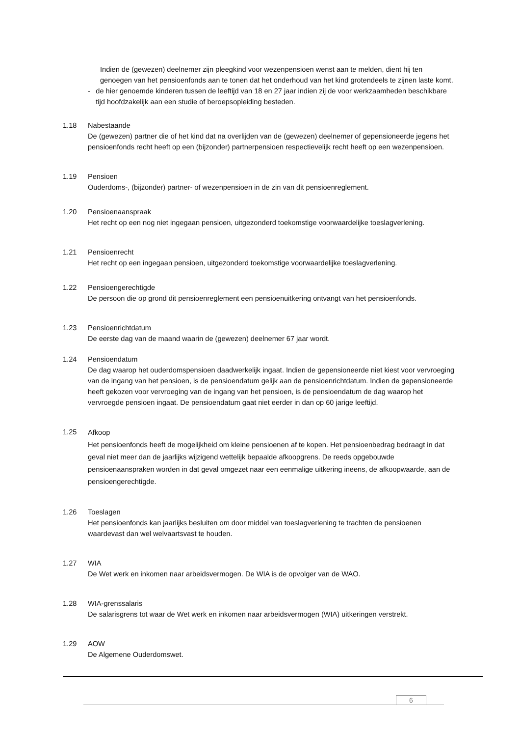Indien de (gewezen) deelnemer zijn pleegkind voor wezenpensioen wenst aan te melden, dient hij ten genoegen van het pensioenfonds aan te tonen dat het onderhoud van het kind grotendeels te zijnen laste komt.
- de hier genoemde kinderen tussen de leeftijd van 18 en 27 jaar indien zij de voor werkzaamheden beschikbare tijd hoofdzakelijk aan een studie of beroepsopleiding besteden.
1.18 Nabestaande
De (gewezen) partner die of het kind dat na overlijden van de (gewezen) deelnemer of gepensioneerde jegens het pensioenfonds recht heeft op een (bijzonder) partnerpensioen respectievelijk recht heeft op een wezenpensioen.
1.19 Pensioen
Ouderdoms-, (bijzonder) partner- of wezenpensioen in de zin van dit pensioenreglement.
1.20 Pensioenaanspraak
Het recht op een nog niet ingegaan pensioen, uitgezonderd toekomstige voorwaardelijke toeslagverlening.
1.21 Pensioenrecht
Het recht op een ingegaan pensioen, uitgezonderd toekomstige voorwaardelijke toeslagverlening.
1.22 Pensioengerechtigde
De persoon die op grond dit pensioenreglement een pensioenuitkering ontvangt van het pensioenfonds.
1.23 Pensioenrichtdatum
De eerste dag van de maand waarin de (gewezen) deelnemer 67 jaar wordt.
1.24 Pensioendatum
De dag waarop het ouderdomspensioen daadwerkelijk ingaat. Indien de gepensioneerde niet kiest voor vervroeging van de ingang van het pensioen, is de pensioendatum gelijk aan de pensioenrichtdatum. Indien de gepensioneerde heeft gekozen voor vervroeging van de ingang van het pensioen, is de pensioendatum de dag waarop het vervroegde pensioen ingaat. De pensioendatum gaat niet eerder in dan op 60 jarige leeftijd.
1.25
Afkoop
Het pensioenfonds heeft de mogelijkheid om kleine pensioenen af te kopen. Het pensioenbedrag bedraagt in dat geval niet meer dan de jaarlijks wijzigend wettelijk bepaalde afkoopgrens. De reeds opgebouwde pensioenaanspraken worden in dat geval omgezet naar een eenmalige uitkering ineens, de afkoopwaarde, aan de pensioengerechtigde.
1.26 Toeslagen
Het pensioenfonds kan jaarlijks besluiten om door middel van toeslagverlening te trachten de pensioenen waardevast dan wel welvaartsvast te houden.
1.27 WIA
De Wet werk en inkomen naar arbeidsvermogen. De WIA is de opvolger van de WAO.
1.28 WIA-grenssalaris
De salarisgrens tot waar de Wet werk en inkomen naar arbeidsvermogen (WIA) uitkeringen verstrekt.
1.29 AOW
De Algemene Ouderdomswet.
6